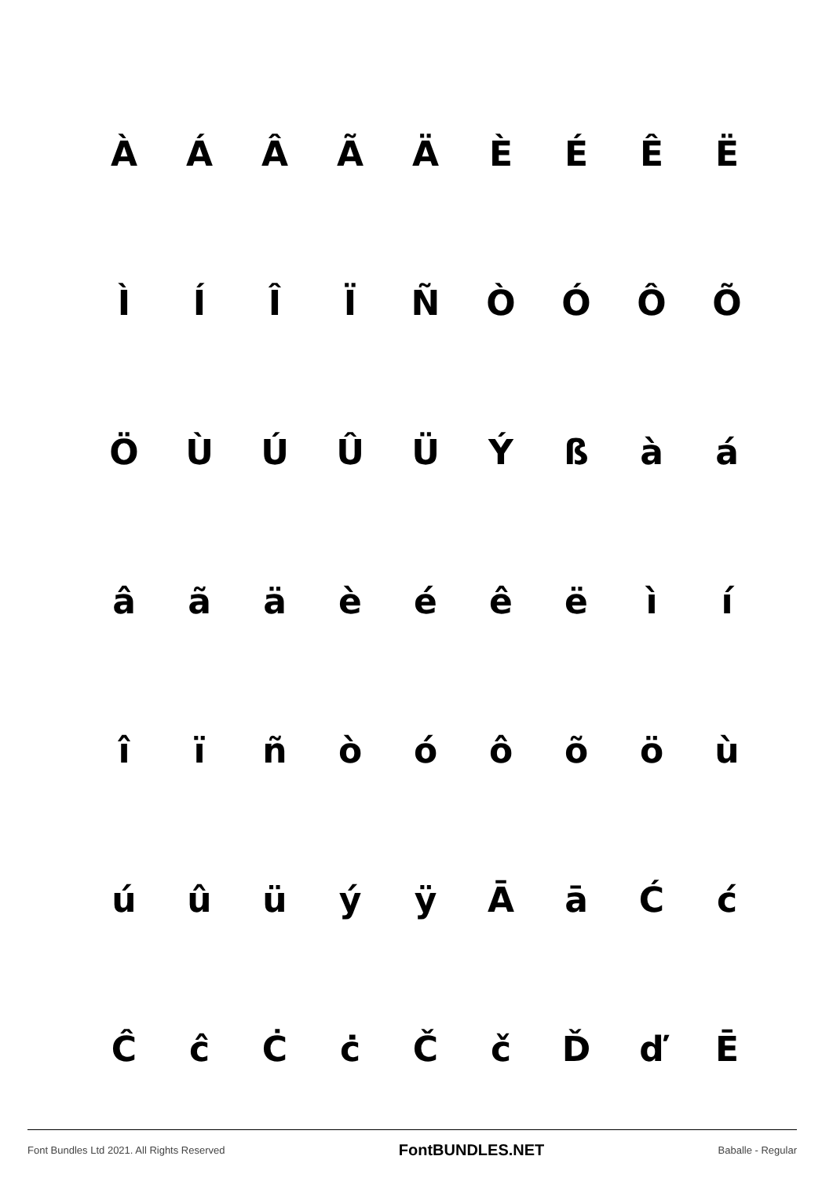| À | Á | Â | Ã | Ä | È | É | Ê | Ë |
| Ì | Í | Î | Ï | Ñ | Ò | Ó | Ô | Õ |
| Ö | Ù | Ú | Û | Ü | Ý | ß | à | á |
| â | ã | ä | è | é | ê | ë | ì | í |
| î | ï | ñ | ò | ó | ô | õ | ö | ù |
| ú | û | ü | ý | ÿ | Ā | ā | Ć | ć |
| Ĉ | ĉ | Ċ | ċ | Č | č | Ď | ď | Ē |
Font Bundles Ltd 2021. All Rights Reserved FontBUNDLES.NET Baballe - Regular